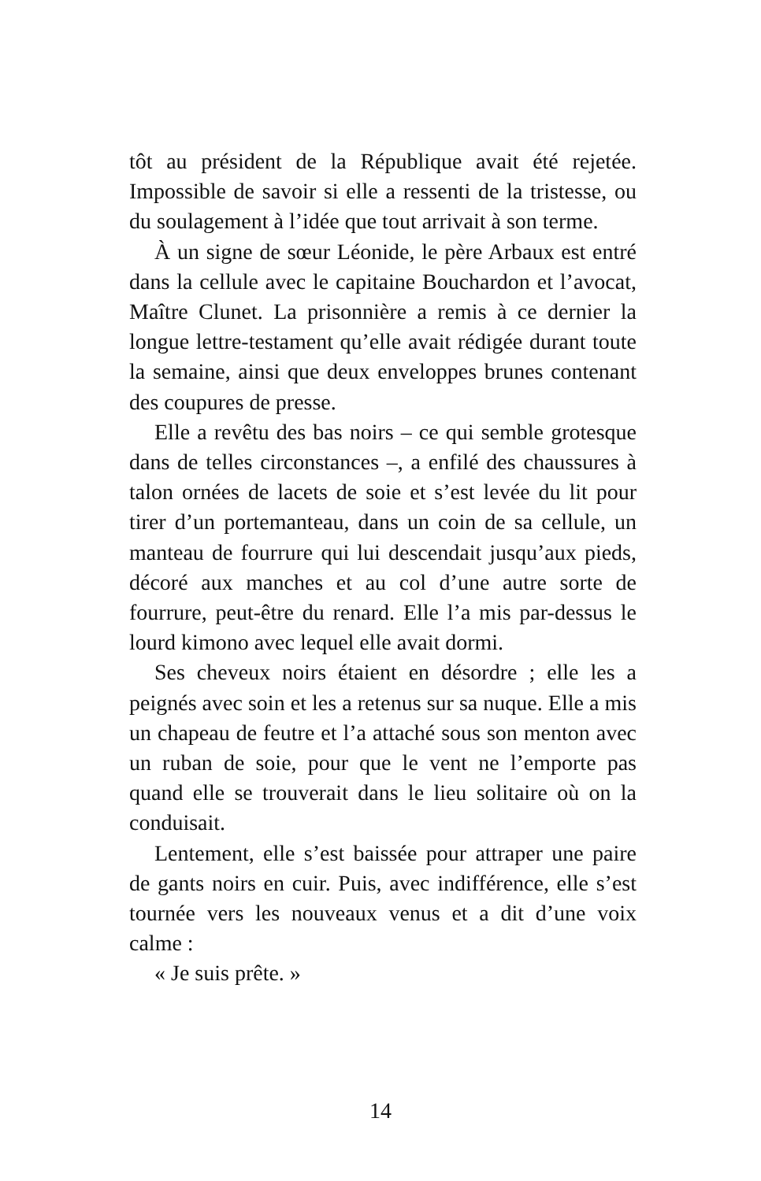tôt au président de la République avait été rejetée. Impossible de savoir si elle a ressenti de la tristesse, ou du soulagement à l’idée que tout arrivait à son terme.
À un signe de sœur Léonide, le père Arbaux est entré dans la cellule avec le capitaine Bouchardon et l’avocat, Maître Clunet. La prisonnière a remis à ce dernier la longue lettre-testament qu’elle avait rédigée durant toute la semaine, ainsi que deux enveloppes brunes contenant des coupures de presse.
Elle a revêtu des bas noirs – ce qui semble grotesque dans de telles circonstances –, a enfilé des chaussures à talon ornées de lacets de soie et s’est levée du lit pour tirer d’un portemanteau, dans un coin de sa cellule, un manteau de fourrure qui lui descendait jusqu’aux pieds, décoré aux manches et au col d’une autre sorte de fourrure, peut-être du renard. Elle l’a mis par-dessus le lourd kimono avec lequel elle avait dormi.
Ses cheveux noirs étaient en désordre ; elle les a peignés avec soin et les a retenus sur sa nuque. Elle a mis un chapeau de feutre et l’a attaché sous son menton avec un ruban de soie, pour que le vent ne l’emporte pas quand elle se trouverait dans le lieu solitaire où on la conduisait.
Lentement, elle s’est baissée pour attraper une paire de gants noirs en cuir. Puis, avec indifférence, elle s’est tournée vers les nouveaux venus et a dit d’une voix calme :
« Je suis prête. »
14